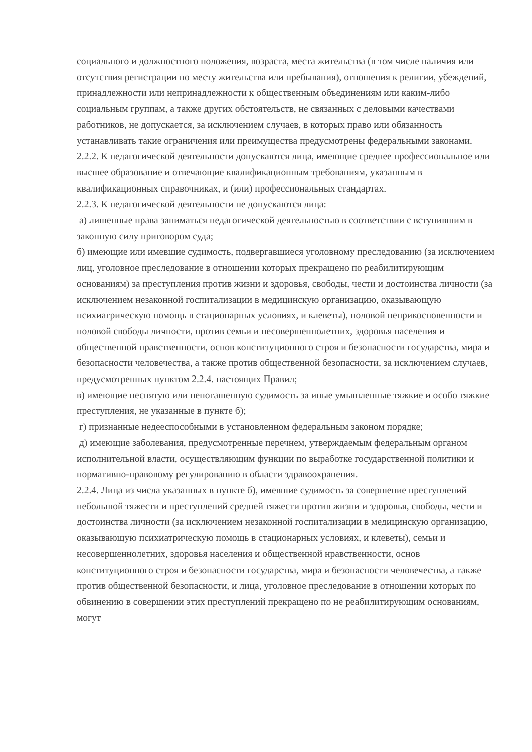социального и должностного положения, возраста, места жительства (в том числе наличия или отсутствия регистрации по месту жительства или пребывания), отношения к религии, убеждений, принадлежности или непринадлежности к общественным объединениям или каким-либо социальным группам, а также других обстоятельств, не связанных с деловыми качествами работников, не допускается, за исключением случаев, в которых право или обязанность устанавливать такие ограничения или преимущества предусмотрены федеральными законами.
2.2.2. К педагогической деятельности допускаются лица, имеющие среднее профессиональное или высшее образование и отвечающие квалификационным требованиям, указанным в квалификационных справочниках, и (или) профессиональных стандартах.
2.2.3. К педагогической деятельности не допускаются лица:
а) лишенные права заниматься педагогической деятельностью в соответствии с вступившим в законную силу приговором суда;
б) имеющие или имевшие судимость, подвергавшиеся уголовному преследованию (за исключением лиц, уголовное преследование в отношении которых прекращено по реабилитирующим основаниям) за преступления против жизни и здоровья, свободы, чести и достоинства личности (за исключением незаконной госпитализации в медицинскую организацию, оказывающую психиатрическую помощь в стационарных условиях, и клеветы), половой неприкосновенности и половой свободы личности, против семьи и несовершеннолетних, здоровья населения и общественной нравственности, основ конституционного строя и безопасности государства, мира и безопасности человечества, а также против общественной безопасности, за исключением случаев, предусмотренных пунктом 2.2.4. настоящих Правил;
в) имеющие неснятую или непогашенную судимость за иные умышленные тяжкие и особо тяжкие преступления, не указанные в пункте б);
г) признанные недееспособными в установленном федеральным законом порядке;
д) имеющие заболевания, предусмотренные перечнем, утверждаемым федеральным органом исполнительной власти, осуществляющим функции по выработке государственной политики и нормативно-правовому регулированию в области здравоохранения.
2.2.4. Лица из числа указанных в пункте б), имевшие судимость за совершение преступлений небольшой тяжести и преступлений средней тяжести против жизни и здоровья, свободы, чести и достоинства личности (за исключением незаконной госпитализации в медицинскую организацию, оказывающую психиатрическую помощь в стационарных условиях, и клеветы), семьи и несовершеннолетних, здоровья населения и общественной нравственности, основ конституционного строя и безопасности государства, мира и безопасности человечества, а также против общественной безопасности, и лица, уголовное преследование в отношении которых по обвинению в совершении этих преступлений прекращено по не реабилитирующим основаниям, могут